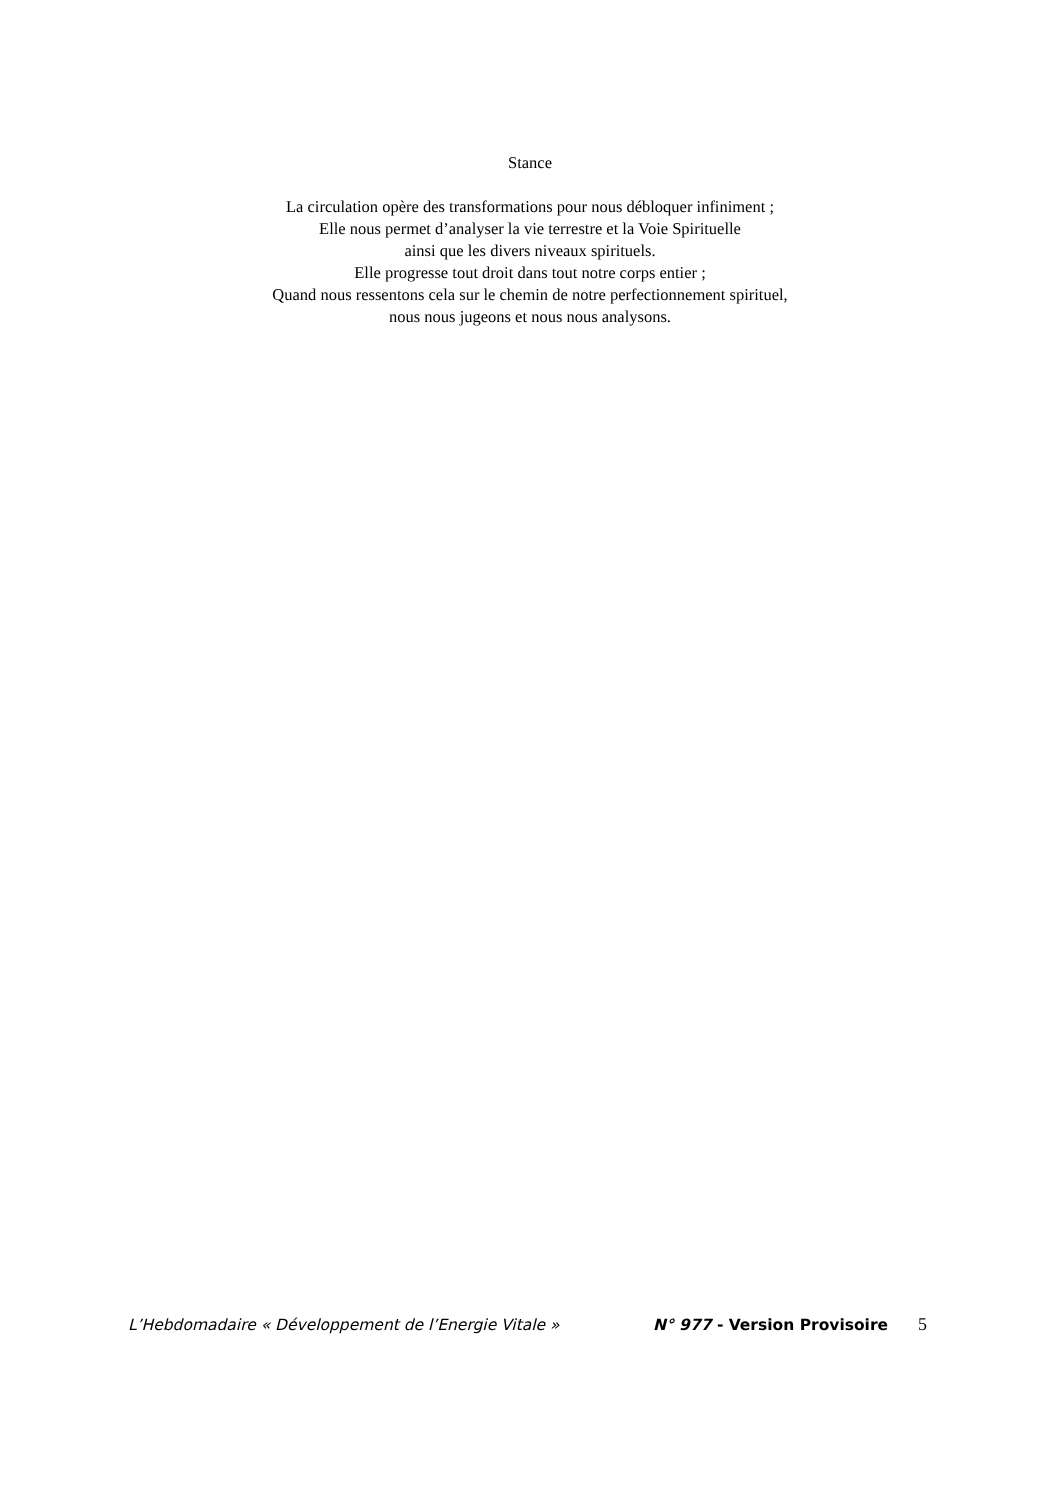Stance
La circulation opère des transformations pour nous débloquer infiniment ;
Elle nous permet d’analyser la vie terrestre et la Voie Spirituelle
ainsi que les divers niveaux spirituels.
Elle progresse tout droit dans tout notre corps entier ;
Quand nous ressentons cela sur le chemin de notre perfectionnement spirituel,
nous nous jugeons et nous nous analysons.
L’Hebdomadaire « Développement de l’Energie Vitale » N° 977 - Version Provisoire 5